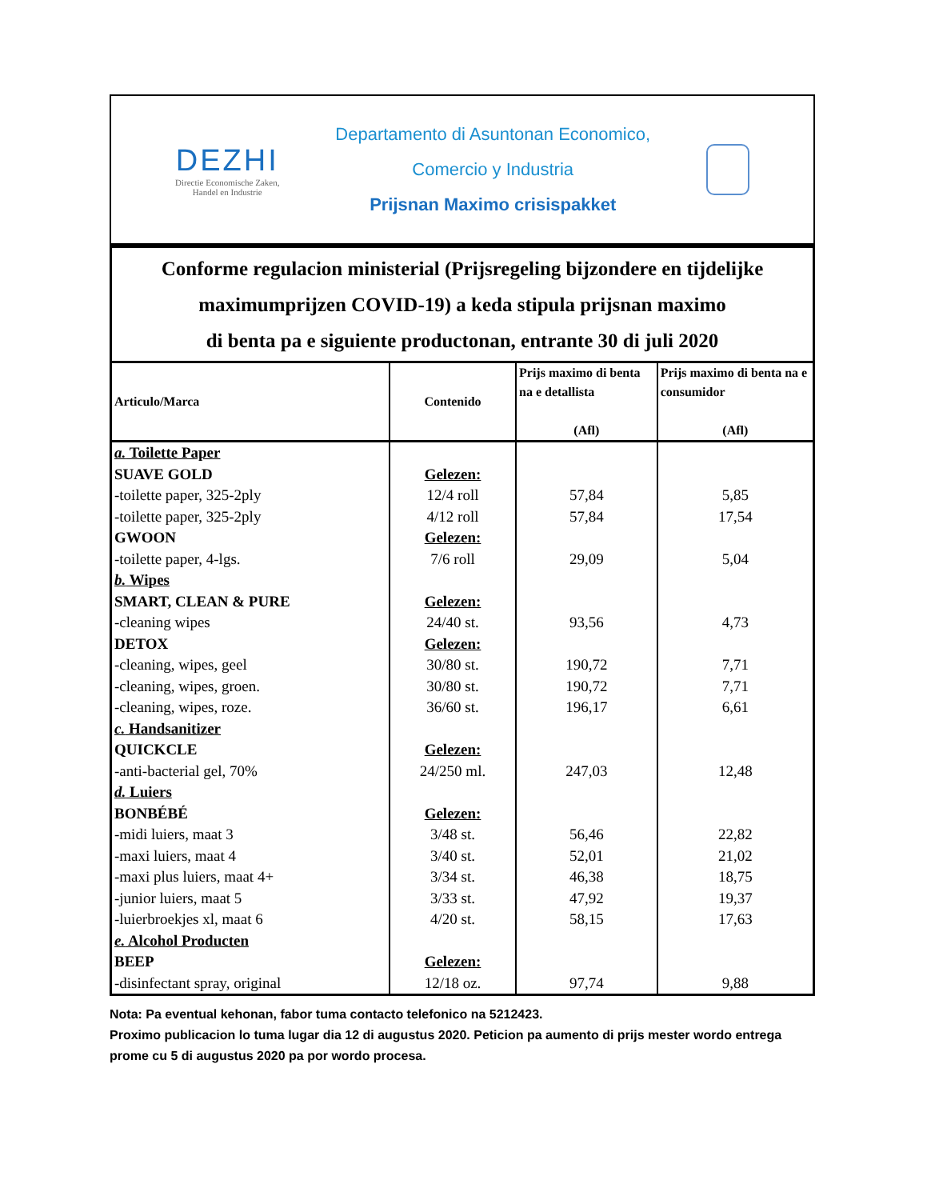DEZHI
Directie Economische Zaken,
Handel en Industrie
Departamento di Asuntonan Economico,
Comercio y Industria
Prijsnan Maximo crisispakket
Conforme regulacion ministerial (Prijsregeling bijzondere en tijdelijke
maximumprijzen COVID-19) a keda stipula prijsnan maximo
di benta pa e siguiente productonan, entrante 30 di juli 2020
| Articulo/Marca | Contenido | Prijs maximo di benta na e detallista (Afl) | Prijs maximo di benta na e consumidor (Afl) |
| --- | --- | --- | --- |
| a. Toilette Paper | | | |
| SUAVE GOLD | Gelezen: | | |
| -toilette paper, 325-2ply | 12/4 roll | 57,84 | 5,85 |
| -toilette paper, 325-2ply | 4/12 roll | 57,84 | 17,54 |
| GWOON | Gelezen: | | |
| -toilette paper, 4-lgs. | 7/6 roll | 29,09 | 5,04 |
| b. Wipes | | | |
| SMART, CLEAN & PURE | Gelezen: | | |
| -cleaning wipes | 24/40 st. | 93,56 | 4,73 |
| DETOX | Gelezen: | | |
| -cleaning, wipes, geel | 30/80 st. | 190,72 | 7,71 |
| -cleaning, wipes, groen. | 30/80 st. | 190,72 | 7,71 |
| -cleaning, wipes, roze. | 36/60 st. | 196,17 | 6,61 |
| c. Handsanitizer | | | |
| QUICKCLE | Gelezen: | | |
| -anti-bacterial gel, 70% | 24/250 ml. | 247,03 | 12,48 |
| d. Luiers | | | |
| BONBÉBÉ | Gelezen: | | |
| -midi luiers, maat 3 | 3/48 st. | 56,46 | 22,82 |
| -maxi luiers, maat 4 | 3/40 st. | 52,01 | 21,02 |
| -maxi plus luiers, maat 4+ | 3/34 st. | 46,38 | 18,75 |
| -junior luiers, maat 5 | 3/33 st. | 47,92 | 19,37 |
| -luierbroekjes xl, maat 6 | 4/20 st. | 58,15 | 17,63 |
| e. Alcohol Producten | | | |
| BEEP | Gelezen: | | |
| -disinfectant spray, original | 12/18 oz. | 97,74 | 9,88 |
Nota: Pa eventual kehonan, fabor tuma contacto telefonico na 5212423.
Proximo publicacion lo tuma lugar dia 12 di augustus 2020. Peticion pa aumento di prijs mester wordo entrega prome cu 5 di augustus 2020 pa por wordo procesa.